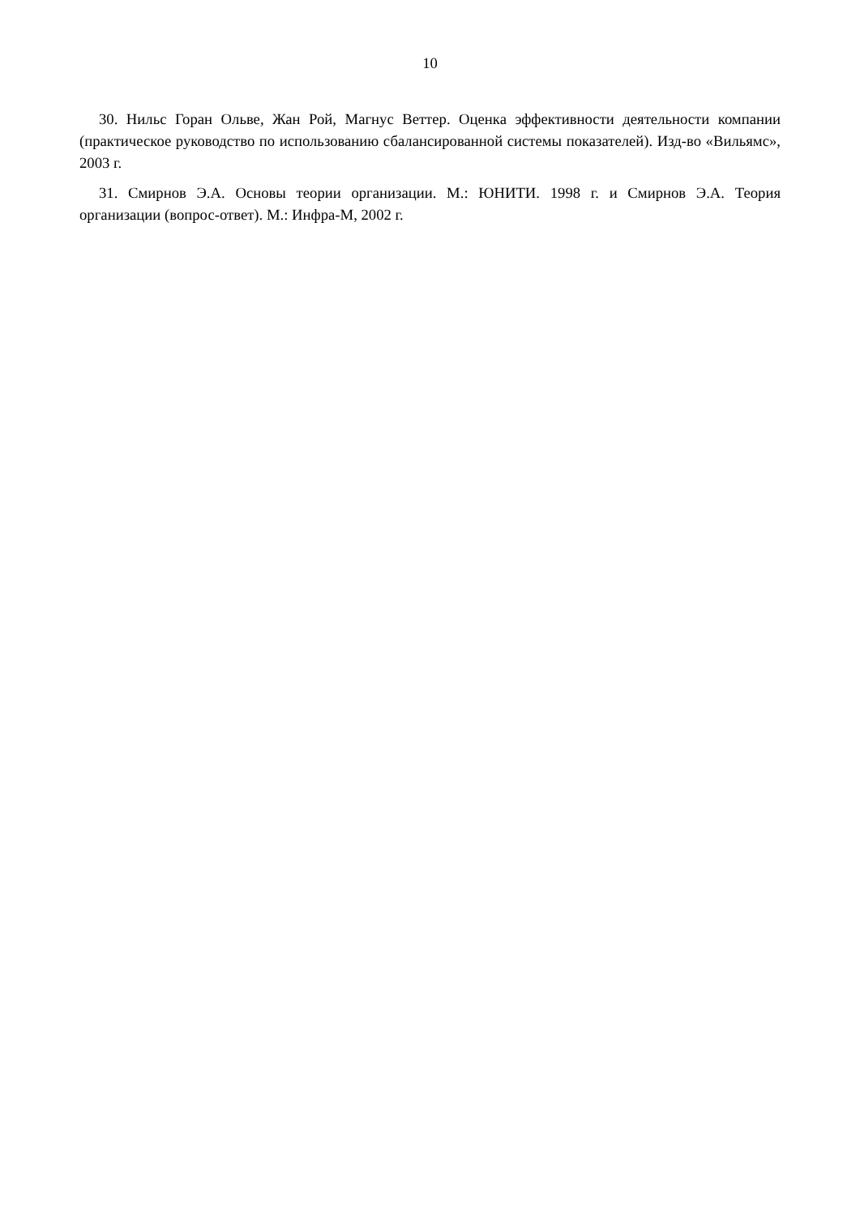10
30. Нильс Горан Ольве, Жан Рой, Магнус Веттер. Оценка эффективности деятельности компании (практическое руководство по использованию сбалансированной системы показателей). Изд-во «Вильямс», 2003 г.
31. Смирнов Э.А. Основы теории организации. М.: ЮНИТИ. 1998 г. и Смирнов Э.А. Теория организации (вопрос-ответ). М.: Инфра-М, 2002 г.